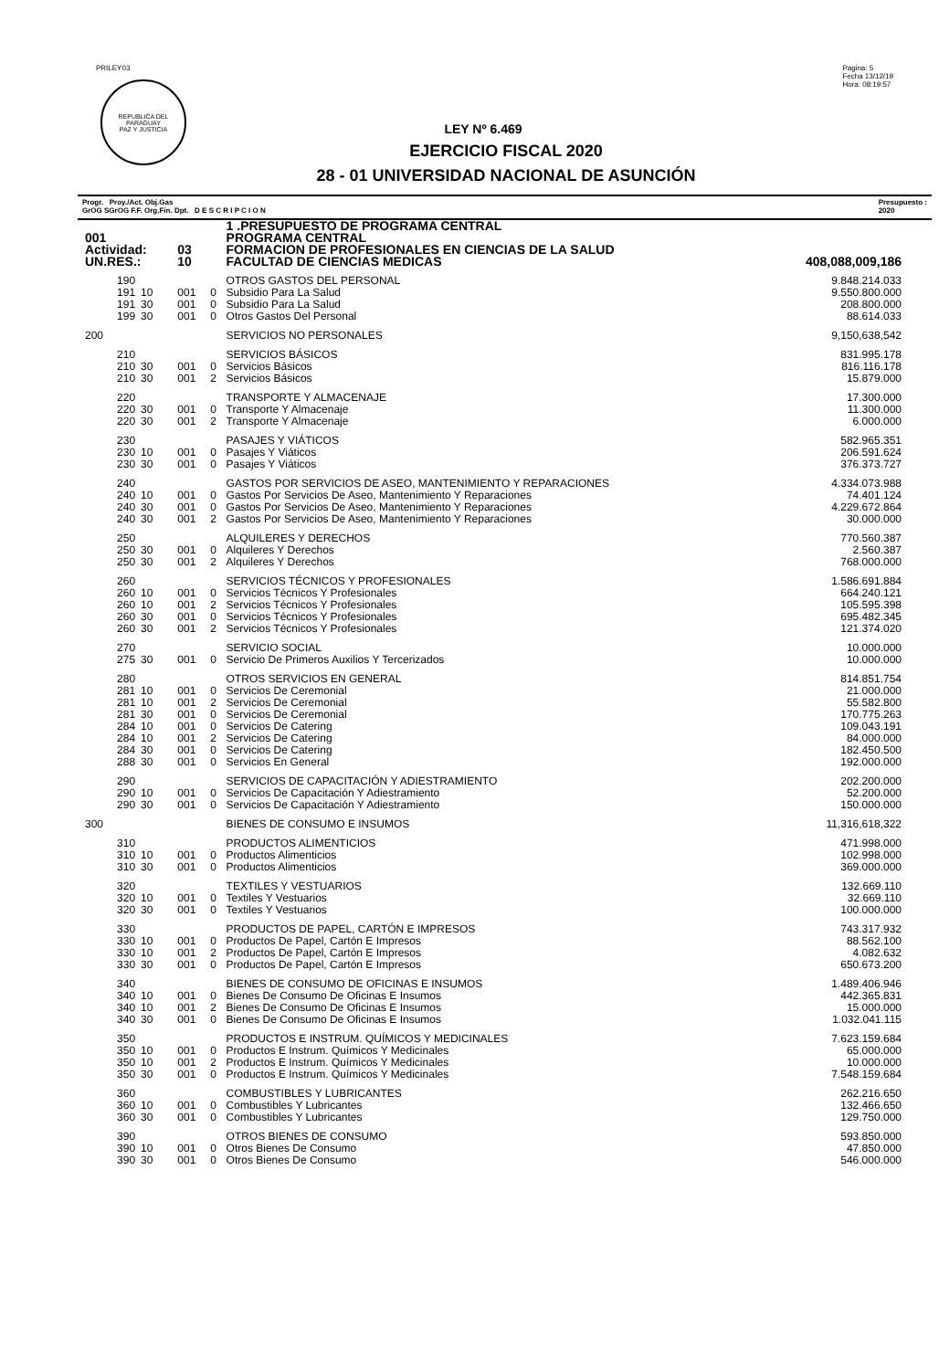PRILEY03
REPUBLICA DEL PARAGUAY
PAZ Y JUSTICIA
Pagina: 5
Fecha 13/12/19
Hora: 08:19:57
LEY Nº 6.469
EJERCICIO FISCAL 2020
28 - 01 UNIVERSIDAD NACIONAL DE ASUNCIÓN
Progr. Proy./Act. Obj.Gas
GrOG SGrOG F.F. Org.Fin. Dpt. D E S C R I P C I O N Presupuesto :
2020
| | | | | 1 .PRESUPUESTO DE PROGRAMA CENTRAL | |
| 001 | | | | PROGRAMA CENTRAL | |
| Actividad: | | 03 | | FORMACION DE PROFESIONALES EN CIENCIAS DE LA SALUD | |
| UN.RES.: | | 10 | | FACULTAD DE CIENCIAS MEDICAS | 408,088,009,186 |
| 190 | | | | OTROS GASTOS DEL PERSONAL | 9.848.214.033 |
| 191 | 10 | 001 | 0 | Subsidio Para La Salud | 9.550.800.000 |
| 191 | 30 | 001 | 0 | Subsidio Para La Salud | 208.800.000 |
| 199 | 30 | 001 | 0 | Otros Gastos Del Personal | 88.614.033 |
| 200 | | | | SERVICIOS NO PERSONALES | 9,150,638,542 |
| 210 | | | | SERVICIOS BÁSICOS | 831.995.178 |
| 210 | 30 | 001 | 0 | Servicios Básicos | 816.116.178 |
| 210 | 30 | 001 | 2 | Servicios Básicos | 15.879.000 |
| 220 | | | | TRANSPORTE Y ALMACENAJE | 17.300.000 |
| 220 | 30 | 001 | 0 | Transporte Y Almacenaje | 11.300.000 |
| 220 | 30 | 001 | 2 | Transporte Y Almacenaje | 6.000.000 |
| 230 | | | | PASAJES Y VIÁTICOS | 582.965.351 |
| 230 | 10 | 001 | 0 | Pasajes Y Viáticos | 206.591.624 |
| 230 | 30 | 001 | 0 | Pasajes Y Viáticos | 376.373.727 |
| 240 | | | | GASTOS POR SERVICIOS DE ASEO, MANTENIMIENTO Y REPARACIONES | 4.334.073.988 |
| 240 | 10 | 001 | 0 | Gastos Por Servicios De Aseo, Mantenimiento Y Reparaciones | 74.401.124 |
| 240 | 30 | 001 | 0 | Gastos Por Servicios De Aseo, Mantenimiento Y Reparaciones | 4.229.672.864 |
| 240 | 30 | 001 | 2 | Gastos Por Servicios De Aseo, Mantenimiento Y Reparaciones | 30.000.000 |
| 250 | | | | ALQUILERES Y DERECHOS | 770.560.387 |
| 250 | 30 | 001 | 0 | Alquileres Y Derechos | 2.560.387 |
| 250 | 30 | 001 | 2 | Alquileres Y Derechos | 768.000.000 |
| 260 | | | | SERVICIOS TÉCNICOS Y PROFESIONALES | 1.586.691.884 |
| 260 | 10 | 001 | 0 | Servicios Técnicos Y Profesionales | 664.240.121 |
| 260 | 10 | 001 | 2 | Servicios Técnicos Y Profesionales | 105.595.398 |
| 260 | 30 | 001 | 0 | Servicios Técnicos Y Profesionales | 695.482.345 |
| 260 | 30 | 001 | 2 | Servicios Técnicos Y Profesionales | 121.374.020 |
| 270 | | | | SERVICIO SOCIAL | 10.000.000 |
| 275 | 30 | 001 | 0 | Servicio De Primeros Auxilios Y Tercerizados | 10.000.000 |
| 280 | | | | OTROS SERVICIOS EN GENERAL | 814.851.754 |
| 281 | 10 | 001 | 0 | Servicios De Ceremonial | 21.000.000 |
| 281 | 10 | 001 | 2 | Servicios De Ceremonial | 55.582.800 |
| 281 | 30 | 001 | 0 | Servicios De Ceremonial | 170.775.263 |
| 284 | 10 | 001 | 0 | Servicios De Catering | 109.043.191 |
| 284 | 10 | 001 | 2 | Servicios De Catering | 84.000.000 |
| 284 | 30 | 001 | 0 | Servicios De Catering | 182.450.500 |
| 288 | 30 | 001 | 0 | Servicios En General | 192.000.000 |
| 290 | | | | SERVICIOS DE CAPACITACIÓN Y ADIESTRAMIENTO | 202.200.000 |
| 290 | 10 | 001 | 0 | Servicios De Capacitación Y Adiestramiento | 52.200.000 |
| 290 | 30 | 001 | 0 | Servicios De Capacitación Y Adiestramiento | 150.000.000 |
| 300 | | | | BIENES DE CONSUMO E INSUMOS | 11,316,618,322 |
| 310 | | | | PRODUCTOS ALIMENTICIOS | 471.998.000 |
| 310 | 10 | 001 | 0 | Productos Alimenticios | 102.998.000 |
| 310 | 30 | 001 | 0 | Productos Alimenticios | 369.000.000 |
| 320 | | | | TEXTILES Y VESTUARIOS | 132.669.110 |
| 320 | 10 | 001 | 0 | Textiles Y Vestuarios | 32.669.110 |
| 320 | 30 | 001 | 0 | Textiles Y Vestuarios | 100.000.000 |
| 330 | | | | PRODUCTOS DE PAPEL, CARTÓN E IMPRESOS | 743.317.932 |
| 330 | 10 | 001 | 0 | Productos De Papel, Cartón E Impresos | 88.562.100 |
| 330 | 10 | 001 | 2 | Productos De Papel, Cartón E Impresos | 4.082.632 |
| 330 | 30 | 001 | 0 | Productos De Papel, Cartón E Impresos | 650.673.200 |
| 340 | | | | BIENES DE CONSUMO DE OFICINAS E INSUMOS | 1.489.406.946 |
| 340 | 10 | 001 | 0 | Bienes De Consumo De Oficinas E Insumos | 442.365.831 |
| 340 | 10 | 001 | 2 | Bienes De Consumo De Oficinas E Insumos | 15.000.000 |
| 340 | 30 | 001 | 0 | Bienes De Consumo De Oficinas E Insumos | 1.032.041.115 |
| 350 | | | | PRODUCTOS E INSTRUM. QUÍMICOS Y MEDICINALES | 7.623.159.684 |
| 350 | 10 | 001 | 0 | Productos E Instrum. Químicos Y Medicinales | 65.000.000 |
| 350 | 10 | 001 | 2 | Productos E Instrum. Químicos Y Medicinales | 10.000.000 |
| 350 | 30 | 001 | 0 | Productos E Instrum. Químicos Y Medicinales | 7.548.159.684 |
| 360 | | | | COMBUSTIBLES Y LUBRICANTES | 262.216.650 |
| 360 | 10 | 001 | 0 | Combustibles Y Lubricantes | 132.466.650 |
| 360 | 30 | 001 | 0 | Combustibles Y Lubricantes | 129.750.000 |
| 390 | | | | OTROS BIENES DE CONSUMO | 593.850.000 |
| 390 | 10 | 001 | 0 | Otros Bienes De Consumo | 47.850.000 |
| 390 | 30 | 001 | 0 | Otros Bienes De Consumo | 546.000.000 |